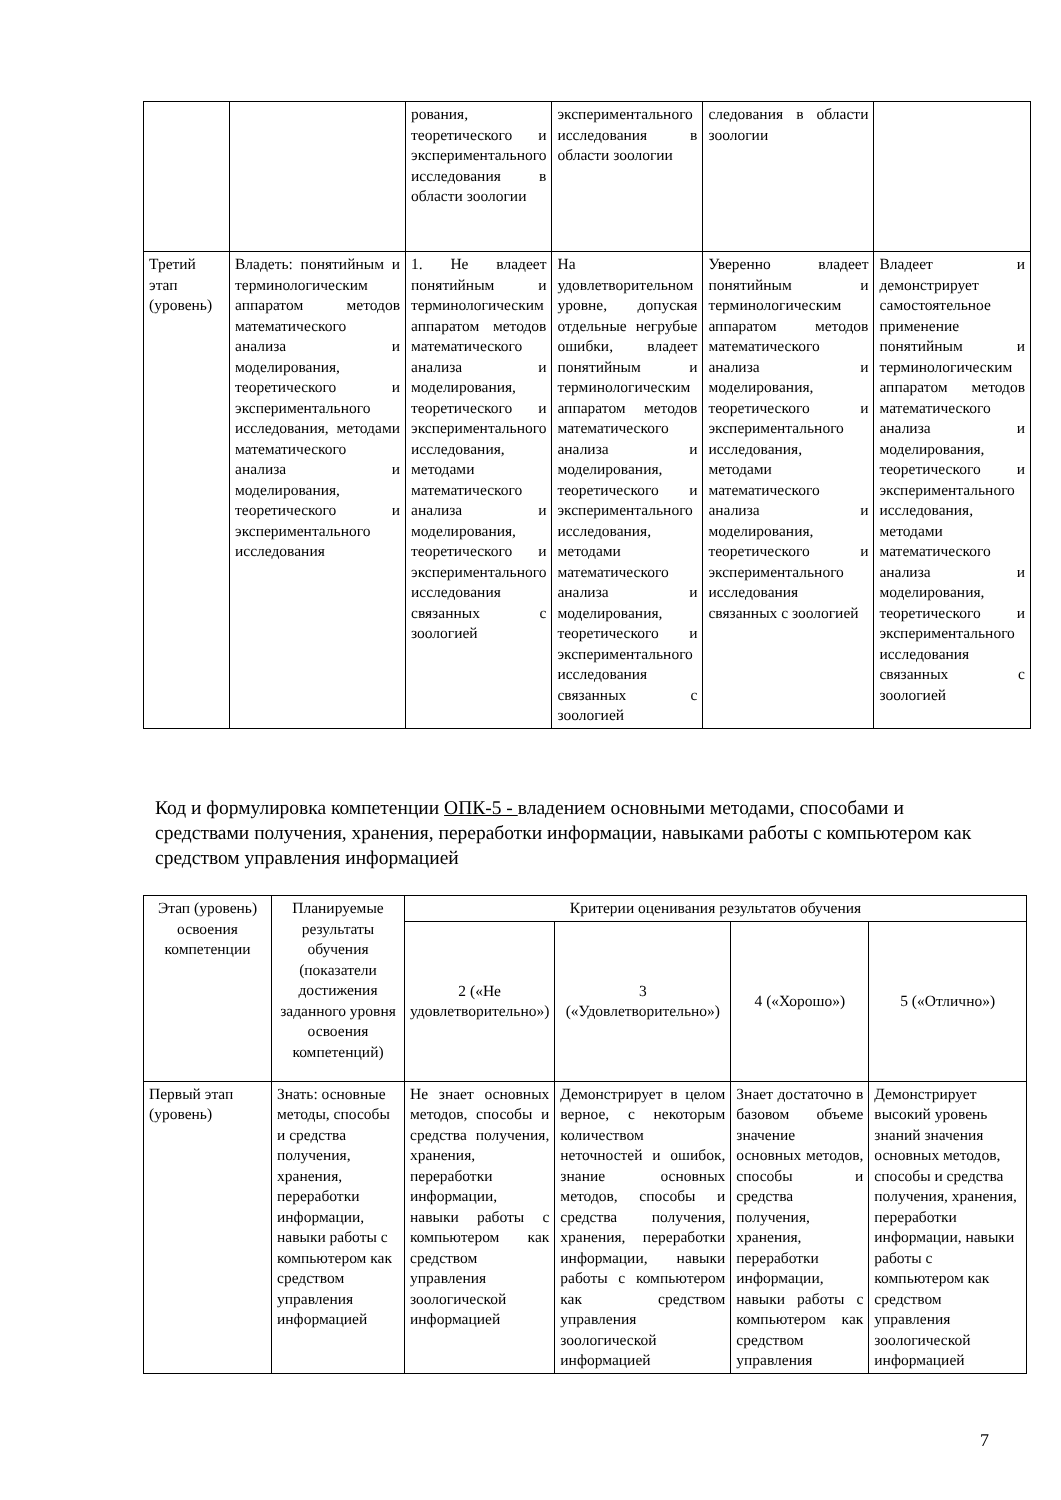| | | рования, теоретического и экспериментального исследования в области зоологии | экспериментального исследования в области зоологии | следования в области зоологии | |
| Третий этап (уровень) | Владеть: понятийным и терминологическим аппаратом методов математического анализа и моделирования, теоретического и экспериментального исследования, методами математического анализа и моделирования, теоретического и экспериментального исследования | 1. Не владеет понятийным и терминологическим аппаратом методов математического анализа и моделирования, теоретического и экспериментального исследования, методами математического анализа и моделирования, теоретического и экспериментального исследования связанных с зоологией | На удовлетворительном уровне, допуская отдельные негрубые ошибки, владеет понятийным и терминологическим аппаратом методов математического анализа и моделирования, теоретического и экспериментального исследования, методами математического анализа и моделирования, теоретического и экспериментального исследования связанных с зоологией | Уверенно владеет понятийным и терминологическим аппаратом методов математического анализа и моделирования, теоретического и экспериментального исследования, методами математического анализа и моделирования, теоретического и экспериментального исследования связанных с зоологией | Владеет и демонстрирует самостоятельное применение понятийным и терминологическим аппаратом методов математического анализа и моделирования, теоретического и экспериментального исследования, методами математического анализа и моделирования, теоретического и экспериментального исследования связанных с зоологией |
Код и формулировка компетенции ОПК-5 - владением основными методами, способами и средствами получения, хранения, переработки информации, навыками работы с компьютером как средством управления информацией
| Этап (уровень) освоения компетенции | Планируемые результаты обучения (показатели достижения заданного уровня освоения компетенций) | Критерии оценивания результатов обучения | | | |
| --- | --- | --- | --- | --- | --- |
| | | 2 («Не удовлетворительно») | 3 («Удовлетворительно») | 4 («Хорошо») | 5 («Отлично») |
| Первый этап (уровень) | Знать: основные методы, способы и средства получения, хранения, переработки информации, навыки работы с компьютером как средством управления информацией | Не знает основных методов, способы и средства получения, хранения, переработки информации, навыки работы с компьютером как средством управления зоологической информацией | Демонстрирует в целом верное, с некоторым количеством неточностей и ошибок, знание основных методов, способы и средства получения, хранения, переработки информации, навыки работы с компьютером как средством управления зоологической информацией | Знает достаточно в базовом объеме значение основных методов, способы и средства получения, хранения, переработки информации, навыки работы с компьютером как средством управления | Демонстрирует высокий уровень знаний значения основных методов, способы и средства получения, хранения, переработки информации, навыки работы с компьютером как средством управления зоологической информацией |
7